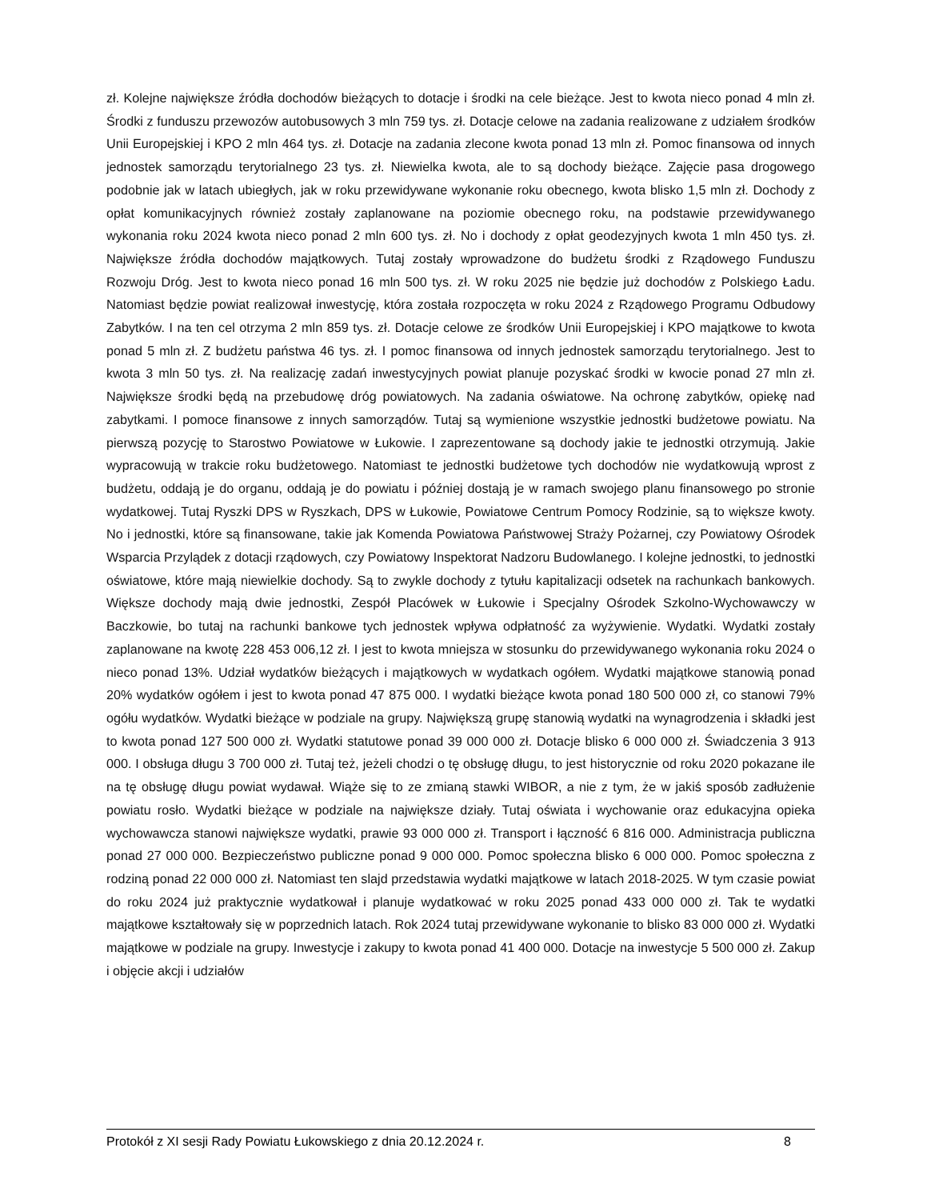zł. Kolejne największe źródła dochodów bieżących to dotacje i środki na cele bieżące. Jest to kwota nieco ponad 4 mln zł. Środki z funduszu przewozów autobusowych 3 mln 759 tys. zł. Dotacje celowe na zadania realizowane z udziałem środków Unii Europejskiej i KPO 2 mln 464 tys. zł. Dotacje na zadania zlecone kwota ponad 13 mln zł. Pomoc finansowa od innych jednostek samorządu terytorialnego 23 tys. zł. Niewielka kwota, ale to są dochody bieżące. Zajęcie pasa drogowego podobnie jak w latach ubiegłych, jak w roku przewidywane wykonanie roku obecnego, kwota blisko 1,5 mln zł. Dochody z opłat komunikacyjnych również zostały zaplanowane na poziomie obecnego roku, na podstawie przewidywanego wykonania roku 2024 kwota nieco ponad 2 mln 600 tys. zł. No i dochody z opłat geodezyjnych kwota 1 mln 450 tys. zł. Największe źródła dochodów majątkowych. Tutaj zostały wprowadzone do budżetu środki z Rządowego Funduszu Rozwoju Dróg. Jest to kwota nieco ponad 16 mln 500 tys. zł. W roku 2025 nie będzie już dochodów z Polskiego Ładu. Natomiast będzie powiat realizował inwestycję, która została rozpoczęta w roku 2024 z Rządowego Programu Odbudowy Zabytków. I na ten cel otrzyma 2 mln 859 tys. zł. Dotacje celowe ze środków Unii Europejskiej i KPO majątkowe to kwota ponad 5 mln zł. Z budżetu państwa 46 tys. zł. I pomoc finansowa od innych jednostek samorządu terytorialnego. Jest to kwota 3 mln 50 tys. zł. Na realizację zadań inwestycyjnych powiat planuje pozyskać środki w kwocie ponad 27 mln zł. Największe środki będą na przebudowę dróg powiatowych. Na zadania oświatowe. Na ochronę zabytków, opiekę nad zabytkami. I pomoce finansowe z innych samorządów. Tutaj są wymienione wszystkie jednostki budżetowe powiatu. Na pierwszą pozycję to Starostwo Powiatowe w Łukowie. I zaprezentowane są dochody jakie te jednostki otrzymują. Jakie wypracowują w trakcie roku budżetowego. Natomiast te jednostki budżetowe tych dochodów nie wydatkowują wprost z budżetu, oddają je do organu, oddają je do powiatu i później dostają je w ramach swojego planu finansowego po stronie wydatkowej. Tutaj Ryszki DPS w Ryszkach, DPS w Łukowie, Powiatowe Centrum Pomocy Rodzinie, są to większe kwoty. No i jednostki, które są finansowane, takie jak Komenda Powiatowa Państwowej Straży Pożarnej, czy Powiatowy Ośrodek Wsparcia Przylądek z dotacji rządowych, czy Powiatowy Inspektorat Nadzoru Budowlanego. I kolejne jednostki, to jednostki oświatowe, które mają niewielkie dochody. Są to zwykle dochody z tytułu kapitalizacji odsetek na rachunkach bankowych. Większe dochody mają dwie jednostki, Zespół Placówek w Łukowie i Specjalny Ośrodek Szkolno-Wychowawczy w Baczkowie, bo tutaj na rachunki bankowe tych jednostek wpływa odpłatność za wyżywienie. Wydatki. Wydatki zostały zaplanowane na kwotę 228 453 006,12 zł. I jest to kwota mniejsza w stosunku do przewidywanego wykonania roku 2024 o nieco ponad 13%. Udział wydatków bieżących i majątkowych w wydatkach ogółem. Wydatki majątkowe stanowią ponad 20% wydatków ogółem i jest to kwota ponad 47 875 000. I wydatki bieżące kwota ponad 180 500 000 zł, co stanowi 79% ogółu wydatków. Wydatki bieżące w podziale na grupy. Największą grupę stanowią wydatki na wynagrodzenia i składki jest to kwota ponad 127 500 000 zł. Wydatki statutowe ponad 39 000 000 zł. Dotacje blisko 6 000 000 zł. Świadczenia 3 913 000. I obsługa długu 3 700 000 zł. Tutaj też, jeżeli chodzi o tę obsługę długu, to jest historycznie od roku 2020 pokazane ile na tę obsługę długu powiat wydawał. Wiąże się to ze zmianą stawki WIBOR, a nie z tym, że w jakiś sposób zadłużenie powiatu rosło. Wydatki bieżące w podziale na największe działy. Tutaj oświata i wychowanie oraz edukacyjna opieka wychowawcza stanowi największe wydatki, prawie 93 000 000 zł. Transport i łączność 6 816 000. Administracja publiczna ponad 27 000 000. Bezpieczeństwo publiczne ponad 9 000 000. Pomoc społeczna blisko 6 000 000. Pomoc społeczna z rodziną ponad 22 000 000 zł. Natomiast ten slajd przedstawia wydatki majątkowe w latach 2018-2025. W tym czasie powiat do roku 2024 już praktycznie wydatkował i planuje wydatkować w roku 2025 ponad 433 000 000 zł. Tak te wydatki majątkowe kształtowały się w poprzednich latach. Rok 2024 tutaj przewidywane wykonanie to blisko 83 000 000 zł. Wydatki majątkowe w podziale na grupy. Inwestycje i zakupy to kwota ponad 41 400 000. Dotacje na inwestycje 5 500 000 zł. Zakup i objęcie akcji i udziałów
Protokół z XI sesji Rady Powiatu Łukowskiego z dnia 20.12.2024 r. 8